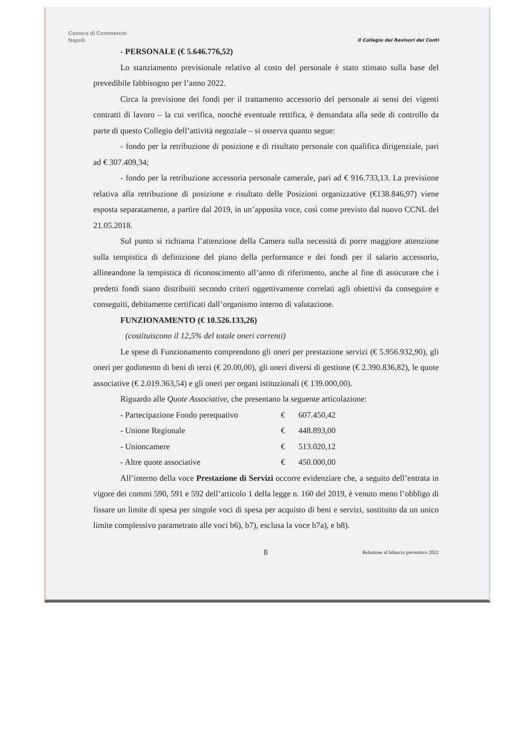Camera di Commercio
Napoli
Il Collegio dei Revisori dei Conti
- PERSONALE (€ 5.646.776,52)
Lo stanziamento previsionale relativo al costo del personale è stato stimato sulla base del prevedibile fabbisogno per l’anno 2022.
Circa la previsione dei fondi per il trattamento accessorio del personale ai sensi dei vigenti contratti di lavoro – la cui verifica, nonché eventuale rettifica, è demandata alla sede di controllo da parte di questo Collegio dell’attività negoziale – si osserva quanto segue:
- fondo per la retribuzione di posizione e di risultato personale con qualifica dirigenziale, pari ad € 307.409,34;
- fondo per la retribuzione accessoria personale camerale, pari ad € 916.733,13. La previsione relativa alla retribuzione di posizione e risultato delle Posizioni organizzative (€138.846,97) viene esposta separatamente, a partire dal 2019, in un’apposita voce, così come previsto dal nuovo CCNL del 21.05.2018.
Sul punto si richiama l’attenzione della Camera sulla necessità di porre maggiore attenzione sulla tempistica di definizione del piano della performance e dei fondi per il salario accessorio, allineandone la tempistica di riconoscimento all’anno di riferimento, anche al fine di assicurare che i predetti fondi siano distribuiti secondo criteri oggettivamente correlati agli obiettivi da conseguire e conseguiti, debitamente certificati dall’organismo interno di valutazione.
FUNZIONAMENTO (€ 10.526.133,26)
(costituiscono il 12,5% del totale oneri correnti)
Le spese di Funzionamento comprendono gli oneri per prestazione servizi (€ 5.956.932,90), gli oneri per godimento di beni di terzi (€ 20.00,00), gli oneri diversi di gestione (€ 2.390.836,82), le quote associative (€ 2.019.363,54) e gli oneri per organi istituzionali (€ 139.000,00).
Riguardo alle Quote Associative, che presentano la seguente articolazione:
| - Partecipazione Fondo perequativo | € | 607.450,42 |
| - Unione Regionale | € | 448.893,00 |
| - Unioncamere | € | 513.020,12 |
| - Altre quote associative | € | 450.000,00 |
All’interno della voce Prestazione di Servizi occorre evidenziare che, a seguito dell’entrata in vigore dei commi 590, 591 e 592 dell’articolo 1 della legge n. 160 del 2019, è venuto meno l’obbligo di fissare un limite di spesa per singole voci di spesa per acquisto di beni e servizi, sostituito da un unico limite complessivo parametrato alle voci b6), b7), esclusa la voce b7a), e b8).
8 Relazione al bilancio preventivo 2022